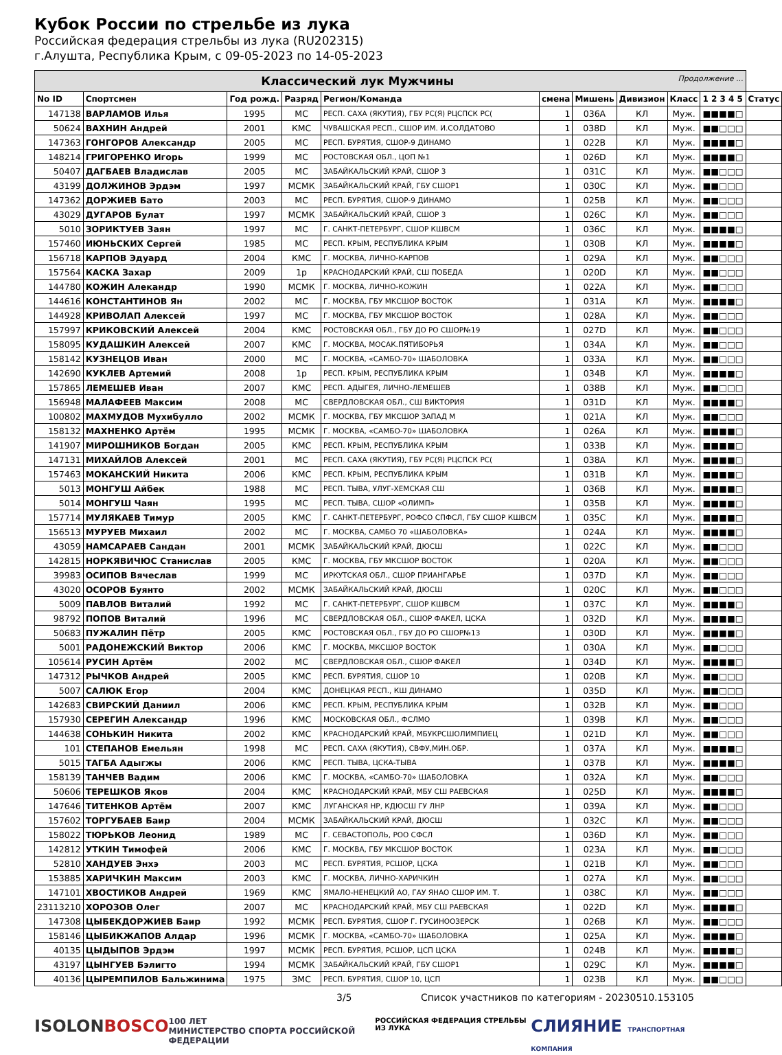Кубок России по стрельбе из лука
Российская федерация стрельбы из лука (RU202315)
г.Алушта, Республика Крым, с 09-05-2023 по 14-05-2023
| Классический лук Мужчины Продолжение ... | | | | | | | | | | |
| No ID | Спортсмен | Год рожд. | Разряд | Регион/Команда | смена | Мишень | Дивизион | Класс | 1 2 3 4 5 | Статус |
| 147138 | ВАРЛАМОВ Илья | 1995 | МС | РЕСП. САХА (ЯКУТИЯ), ГБУ РС(Я) РЦСПСК РС( | 1 | 036A | КЛ | Муж. | ■■■■□ | |
| 50624 | ВАХНИН Андрей | 2001 | КМС | ЧУВАШСКАЯ РЕСП., СШОР ИМ. И.СОЛДАТОВО | 1 | 038D | КЛ | Муж. | ■■□□□ | |
| 147363 | ГОНГОРОВ Александр | 2005 | МС | РЕСП. БУРЯТИЯ, СШОР-9 ДИНАМО | 1 | 022B | КЛ | Муж. | ■■■■□ | |
| 148214 | ГРИГОРЕНКО Игорь | 1999 | МС | РОСТОВСКАЯ ОБЛ., ЦОП №1 | 1 | 026D | КЛ | Муж. | ■■■■□ | |
| 50407 | ДАГБАЕВ Владислав | 2005 | МС | ЗАБАЙКАЛЬСКИЙ КРАЙ, СШОР 3 | 1 | 031C | КЛ | Муж. | ■■□□□ | |
| 43199 | ДОЛЖИНОВ Эрдэм | 1997 | МСМК | ЗАБАЙКАЛЬСКИЙ КРАЙ, ГБУ СШОР1 | 1 | 030C | КЛ | Муж. | ■■□□□ | |
| 147362 | ДОРЖИЕВ Бато | 2003 | МС | РЕСП. БУРЯТИЯ, СШОР-9 ДИНАМО | 1 | 025B | КЛ | Муж. | ■■□□□ | |
| 43029 | ДУГАРОВ Булат | 1997 | МСМК | ЗАБАЙКАЛЬСКИЙ КРАЙ, СШОР 3 | 1 | 026C | КЛ | Муж. | ■■□□□ | |
| 5010 | ЗОРИКТУЕВ Заян | 1997 | МС | Г. САНКТ-ПЕТЕРБУРГ, СШОР КШВСМ | 1 | 036C | КЛ | Муж. | ■■■■□ | |
| 157460 | ИЮНЬСКИХ Сергей | 1985 | МС | РЕСП. КРЫМ, РЕСПУБЛИКА КРЫМ | 1 | 030B | КЛ | Муж. | ■■■■□ | |
| 156718 | КАРПОВ Эдуард | 2004 | КМС | Г. МОСКВА, ЛИЧНО-КАРПОВ | 1 | 029A | КЛ | Муж. | ■■□□□ | |
| 157564 | КАСКА Захар | 2009 | 1р | КРАСНОДАРСКИЙ КРАЙ, СШ ПОБЕДА | 1 | 020D | КЛ | Муж. | ■■□□□ | |
| 144780 | КОЖИН Алекандр | 1990 | МСМК | Г. МОСКВА, ЛИЧНО-КОЖИН | 1 | 022A | КЛ | Муж. | ■■□□□ | |
| 144616 | КОНСТАНТИНОВ Ян | 2002 | МС | Г. МОСКВА, ГБУ МКСШОР ВОСТОК | 1 | 031A | КЛ | Муж. | ■■■■□ | |
| 144928 | КРИВОЛАП Алексей | 1997 | МС | Г. МОСКВА, ГБУ МКСШОР ВОСТОК | 1 | 028A | КЛ | Муж. | ■■□□□ | |
| 157997 | КРИКОВСКИЙ Алексей | 2004 | КМС | РОСТОВСКАЯ ОБЛ., ГБУ ДО РО СШОР№19 | 1 | 027D | КЛ | Муж. | ■■□□□ | |
| 158095 | КУДАШКИН Алексей | 2007 | КМС | Г. МОСКВА, МОСАК.ПЯТИБОРЬЯ | 1 | 034A | КЛ | Муж. | ■■□□□ | |
| 158142 | КУЗНЕЦОВ Иван | 2000 | МС | Г. МОСКВА, «САМБО-70» ШАБОЛОВКА | 1 | 033A | КЛ | Муж. | ■■□□□ | |
| 142690 | КУКЛЕВ Артемий | 2008 | 1р | РЕСП. КРЫМ, РЕСПУБЛИКА КРЫМ | 1 | 034B | КЛ | Муж. | ■■■■□ | |
| 157865 | ЛЕМЕШЕВ Иван | 2007 | КМС | РЕСП. АДЫГЕЯ, ЛИЧНО-ЛЕМЕШЕВ | 1 | 038B | КЛ | Муж. | ■■□□□ | |
| 156948 | МАЛАФЕЕВ Максим | 2008 | МС | СВЕРДЛОВСКАЯ ОБЛ., СШ ВИКТОРИЯ | 1 | 031D | КЛ | Муж. | ■■■■□ | |
| 100802 | МАХМУДОВ Мухибулло | 2002 | МСМК | Г. МОСКВА, ГБУ МКСШОР ЗАПАД М | 1 | 021A | КЛ | Муж. | ■■□□□ | |
| 158132 | МАХНЕНКО Артём | 1995 | МСМК | Г. МОСКВА, «САМБО-70» ШАБОЛОВКА | 1 | 026A | КЛ | Муж. | ■■■■□ | |
| 141907 | МИРОШНИКОВ Богдан | 2005 | КМС | РЕСП. КРЫМ, РЕСПУБЛИКА КРЫМ | 1 | 033B | КЛ | Муж. | ■■■■□ | |
| 147131 | МИХАЙЛОВ Алексей | 2001 | МС | РЕСП. САХА (ЯКУТИЯ), ГБУ РС(Я) РЦСПСК РС( | 1 | 038A | КЛ | Муж. | ■■■■□ | |
| 157463 | МОКАНСКИЙ Никита | 2006 | КМС | РЕСП. КРЫМ, РЕСПУБЛИКА КРЫМ | 1 | 031B | КЛ | Муж. | ■■■■□ | |
| 5013 | МОНГУШ Айбек | 1988 | МС | РЕСП. ТЫВА, УЛУГ-ХЕМСКАЯ СШ | 1 | 036B | КЛ | Муж. | ■■■■□ | |
| 5014 | МОНГУШ Чаян | 1995 | МС | РЕСП. ТЫВА, СШОР «ОЛИМП» | 1 | 035B | КЛ | Муж. | ■■■■□ | |
| 157714 | МУЛЯКАЕВ Тимур | 2005 | КМС | Г. САНКТ-ПЕТЕРБУРГ, РОФСО СПФСЛ, ГБУ СШОР КШВСМ | 1 | 035C | КЛ | Муж. | ■■■■□ | |
| 156513 | МУРУЕВ Михаил | 2002 | МС | Г. МОСКВА, САМБО 70 «ШАБОЛОВКА» | 1 | 024A | КЛ | Муж. | ■■■■□ | |
| 43059 | НАМСАРАЕВ Сандан | 2001 | МСМК | ЗАБАЙКАЛЬСКИЙ КРАЙ, ДЮСШ | 1 | 022C | КЛ | Муж. | ■■□□□ | |
| 142815 | НОРКЯВИЧЮС Станислав | 2005 | КМС | Г. МОСКВА, ГБУ МКСШОР ВОСТОК | 1 | 020A | КЛ | Муж. | ■■□□□ | |
| 39983 | ОСИПОВ Вячеслав | 1999 | МС | ИРКУТСКАЯ ОБЛ., СШОР ПРИАНГАРЬЕ | 1 | 037D | КЛ | Муж. | ■■□□□ | |
| 43020 | ОСОРОВ Буянто | 2002 | МСМК | ЗАБАЙКАЛЬСКИЙ КРАЙ, ДЮСШ | 1 | 020C | КЛ | Муж. | ■■□□□ | |
| 5009 | ПАВЛОВ Виталий | 1992 | МС | Г. САНКТ-ПЕТЕРБУРГ, СШОР КШВСМ | 1 | 037C | КЛ | Муж. | ■■■■□ | |
| 98792 | ПОПОВ Виталий | 1996 | МС | СВЕРДЛОВСКАЯ ОБЛ., СШОР ФАКЕЛ, ЦСКА | 1 | 032D | КЛ | Муж. | ■■■■□ | |
| 50683 | ПУЖАЛИН Пётр | 2005 | КМС | РОСТОВСКАЯ ОБЛ., ГБУ ДО РО СШОР№13 | 1 | 030D | КЛ | Муж. | ■■■■□ | |
| 5001 | РАДОНЕЖСКИЙ Виктор | 2006 | КМС | Г. МОСКВА, МКСШОР ВОСТОК | 1 | 030A | КЛ | Муж. | ■■□□□ | |
| 105614 | РУСИН Артём | 2002 | МС | СВЕРДЛОВСКАЯ ОБЛ., СШОР ФАКЕЛ | 1 | 034D | КЛ | Муж. | ■■■■□ | |
| 147312 | РЫЧКОВ Андрей | 2005 | КМС | РЕСП. БУРЯТИЯ, СШОР 10 | 1 | 020B | КЛ | Муж. | ■■□□□ | |
| 5007 | САЛЮК Егор | 2004 | КМС | ДОНЕЦКАЯ РЕСП., КШ ДИНАМО | 1 | 035D | КЛ | Муж. | ■■□□□ | |
| 142683 | СВИРСКИЙ Даниил | 2006 | КМС | РЕСП. КРЫМ, РЕСПУБЛИКА КРЫМ | 1 | 032B | КЛ | Муж. | ■■□□□ | |
| 157930 | СЕРЕГИН Александр | 1996 | КМС | МОСКОВСКАЯ ОБЛ., ФСЛМО | 1 | 039B | КЛ | Муж. | ■■□□□ | |
| 144638 | СОНЬКИН Никита | 2002 | КМС | КРАСНОДАРСКИЙ КРАЙ, МБУКРСШОЛИМПИЕЦ | 1 | 021D | КЛ | Муж. | ■■□□□ | |
| 101 | СТЕПАНОВ Емельян | 1998 | МС | РЕСП. САХА (ЯКУТИЯ), СВФУ,МИН.ОБР. | 1 | 037A | КЛ | Муж. | ■■■■□ | |
| 5015 | ТАГБА Адыгжы | 2006 | КМС | РЕСП. ТЫВА, ЦСКА-ТЫВА | 1 | 037B | КЛ | Муж. | ■■■■□ | |
| 158139 | ТАНЧЕВ Вадим | 2006 | КМС | Г. МОСКВА, «САМБО-70» ШАБОЛОВКА | 1 | 032A | КЛ | Муж. | ■■□□□ | |
| 50606 | ТЕРЕШКОВ Яков | 2004 | КМС | КРАСНОДАРСКИЙ КРАЙ, МБУ СШ РАЕВСКАЯ | 1 | 025D | КЛ | Муж. | ■■■■□ | |
| 147646 | ТИТЕНКОВ Артём | 2007 | КМС | ЛУГАНСКАЯ НР, КДЮСШ ГУ ЛНР | 1 | 039A | КЛ | Муж. | ■■□□□ | |
| 157602 | ТОРГУБАЕВ Баир | 2004 | МСМК | ЗАБАЙКАЛЬСКИЙ КРАЙ, ДЮСШ | 1 | 032C | КЛ | Муж. | ■■□□□ | |
| 158022 | ТЮРЬКОВ Леонид | 1989 | МС | Г. СЕВАСТОПОЛЬ, РОО СФСЛ | 1 | 036D | КЛ | Муж. | ■■□□□ | |
| 142812 | УТКИН Тимофей | 2006 | КМС | Г. МОСКВА, ГБУ МКСШОР ВОСТОК | 1 | 023A | КЛ | Муж. | ■■□□□ | |
| 52810 | ХАНДУЕВ Энхэ | 2003 | МС | РЕСП. БУРЯТИЯ, РСШОР, ЦСКА | 1 | 021B | КЛ | Муж. | ■■□□□ | |
| 153885 | ХАРИЧКИН Максим | 2003 | КМС | Г. МОСКВА, ЛИЧНО-ХАРИЧКИН | 1 | 027A | КЛ | Муж. | ■■□□□ | |
| 147101 | ХВОСТИКОВ Андрей | 1969 | КМС | ЯМАЛО-НЕНЕЦКИЙ АО, ГАУ ЯНАО СШОР ИМ. Т. | 1 | 038C | КЛ | Муж. | ■■□□□ | |
| 23113210 | ХОРОЗОВ Олег | 2007 | МС | КРАСНОДАРСКИЙ КРАЙ, МБУ СШ РАЕВСКАЯ | 1 | 022D | КЛ | Муж. | ■■■■□ | |
| 147308 | ЦЫБЕКДОРЖИЕВ Баир | 1992 | МСМК | РЕСП. БУРЯТИЯ, СШОР Г. ГУСИНООЗЕРСК | 1 | 026B | КЛ | Муж. | ■■□□□ | |
| 158146 | ЦЫБИКЖАПОВ Алдар | 1996 | МСМК | Г. МОСКВА, «САМБО-70» ШАБОЛОВКА | 1 | 025A | КЛ | Муж. | ■■■■□ | |
| 40135 | ЦЫДЫПОВ Эрдэм | 1997 | МСМК | РЕСП. БУРЯТИЯ, РСШОР, ЦСП ЦСКА | 1 | 024B | КЛ | Муж. | ■■■■□ | |
| 43197 | ЦЫНГУЕВ Бэлигто | 1994 | МСМК | ЗАБАЙКАЛЬСКИЙ КРАЙ, ГБУ СШОР1 | 1 | 029C | КЛ | Муж. | ■■■■□ | |
| 40136 | ЦЫРЕМПИЛОВ Бальжинима | 1975 | ЗМС | РЕСП. БУРЯТИЯ, СШОР 10, ЦСП | 1 | 023B | КЛ | Муж. | ■■□□□ | |
3/5 Список участников по категориям - 20230510.153105
ISOLON BOSCO 100 ЛЕТ
МИНИСТЕРСТВО СПОРТА РОССИЙСКОЙ ФЕДЕРАЦИИ РОССИЙСКАЯ ФЕДЕРАЦИЯ СТРЕЛЬБЫ ИЗ ЛУКА СЛИЯНИЕ ТРАНСПОРТНАЯ КОМПАНИЯ